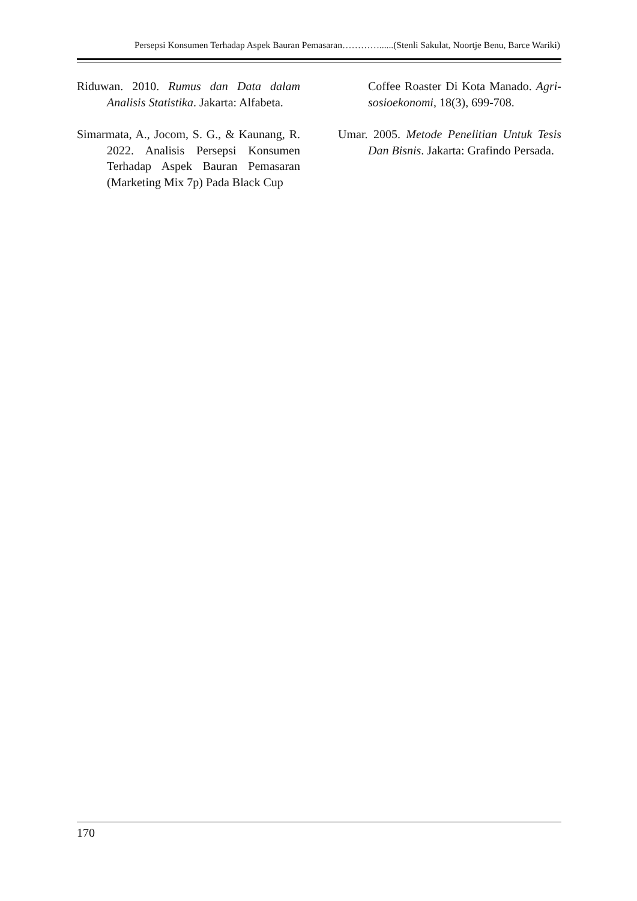Persepsi Konsumen Terhadap Aspek Bauran Pemasaran…………......(Stenli Sakulat, Noortje Benu, Barce Wariki)
Riduwan. 2010. Rumus dan Data dalam Analisis Statistika. Jakarta: Alfabeta.
Simarmata, A., Jocom, S. G., & Kaunang, R. 2022. Analisis Persepsi Konsumen Terhadap Aspek Bauran Pemasaran (Marketing Mix 7p) Pada Black Cup
Coffee Roaster Di Kota Manado. Agri-sosioekonomi, 18(3), 699-708.
Umar. 2005. Metode Penelitian Untuk Tesis Dan Bisnis. Jakarta: Grafindo Persada.
170